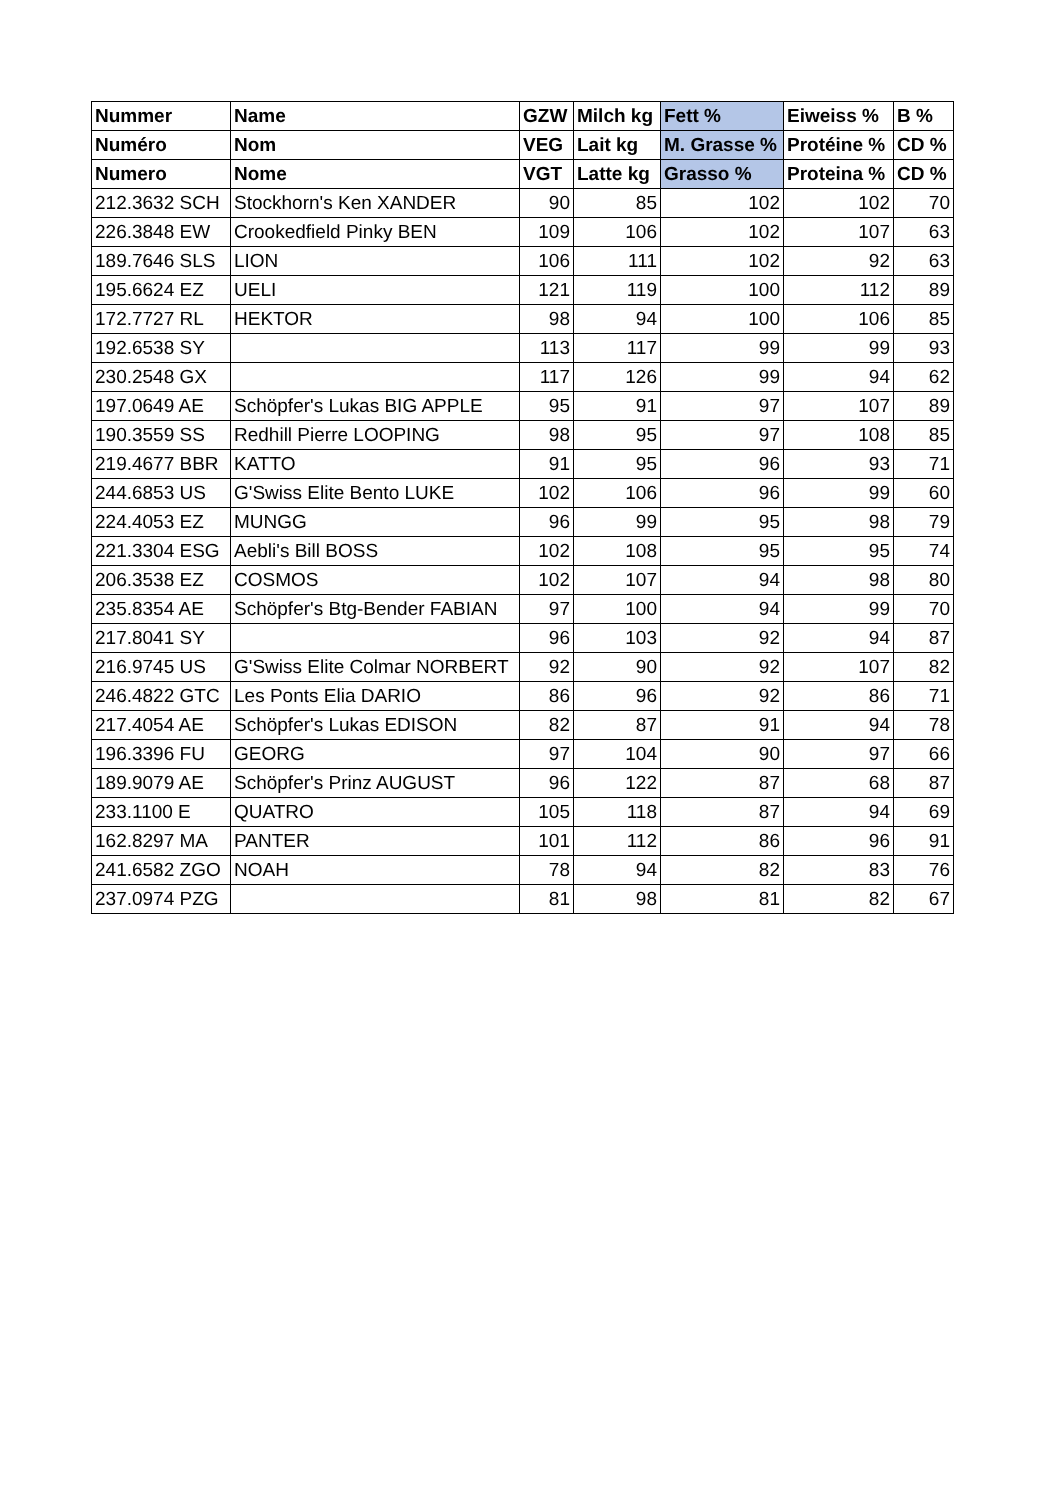| Nummer | Name | GZW | Milch kg | Fett % | Eiweiss % | B % |
| --- | --- | --- | --- | --- | --- | --- |
| Numéro | Nom | VEG | Lait kg | M. Grasse % | Protéine % | CD % |
| Numero | Nome | VGT | Latte kg | Grasso % | Proteina % | CD % |
| 212.3632 SCH | Stockhorn's Ken XANDER | 90 | 85 | 102 | 102 | 70 |
| 226.3848 EW | Crookedfield Pinky BEN | 109 | 106 | 102 | 107 | 63 |
| 189.7646 SLS | LION | 106 | 111 | 102 | 92 | 63 |
| 195.6624 EZ | UELI | 121 | 119 | 100 | 112 | 89 |
| 172.7727 RL | HEKTOR | 98 | 94 | 100 | 106 | 85 |
| 192.6538 SY | | 113 | 117 | 99 | 99 | 93 |
| 230.2548 GX | | 117 | 126 | 99 | 94 | 62 |
| 197.0649 AE | Schöpfer's Lukas BIG APPLE | 95 | 91 | 97 | 107 | 89 |
| 190.3559 SS | Redhill Pierre LOOPING | 98 | 95 | 97 | 108 | 85 |
| 219.4677 BBR | KATTO | 91 | 95 | 96 | 93 | 71 |
| 244.6853 US | G'Swiss Elite Bento LUKE | 102 | 106 | 96 | 99 | 60 |
| 224.4053 EZ | MUNGG | 96 | 99 | 95 | 98 | 79 |
| 221.3304 ESG | Aebli's Bill BOSS | 102 | 108 | 95 | 95 | 74 |
| 206.3538 EZ | COSMOS | 102 | 107 | 94 | 98 | 80 |
| 235.8354 AE | Schöpfer's Btg-Bender FABIAN | 97 | 100 | 94 | 99 | 70 |
| 217.8041 SY | | 96 | 103 | 92 | 94 | 87 |
| 216.9745 US | G'Swiss Elite Colmar NORBERT | 92 | 90 | 92 | 107 | 82 |
| 246.4822 GTC | Les Ponts Elia DARIO | 86 | 96 | 92 | 86 | 71 |
| 217.4054 AE | Schöpfer's Lukas EDISON | 82 | 87 | 91 | 94 | 78 |
| 196.3396 FU | GEORG | 97 | 104 | 90 | 97 | 66 |
| 189.9079 AE | Schöpfer's Prinz AUGUST | 96 | 122 | 87 | 68 | 87 |
| 233.1100 E | QUATRO | 105 | 118 | 87 | 94 | 69 |
| 162.8297 MA | PANTER | 101 | 112 | 86 | 96 | 91 |
| 241.6582 ZGO | NOAH | 78 | 94 | 82 | 83 | 76 |
| 237.0974 PZG | | 81 | 98 | 81 | 82 | 67 |